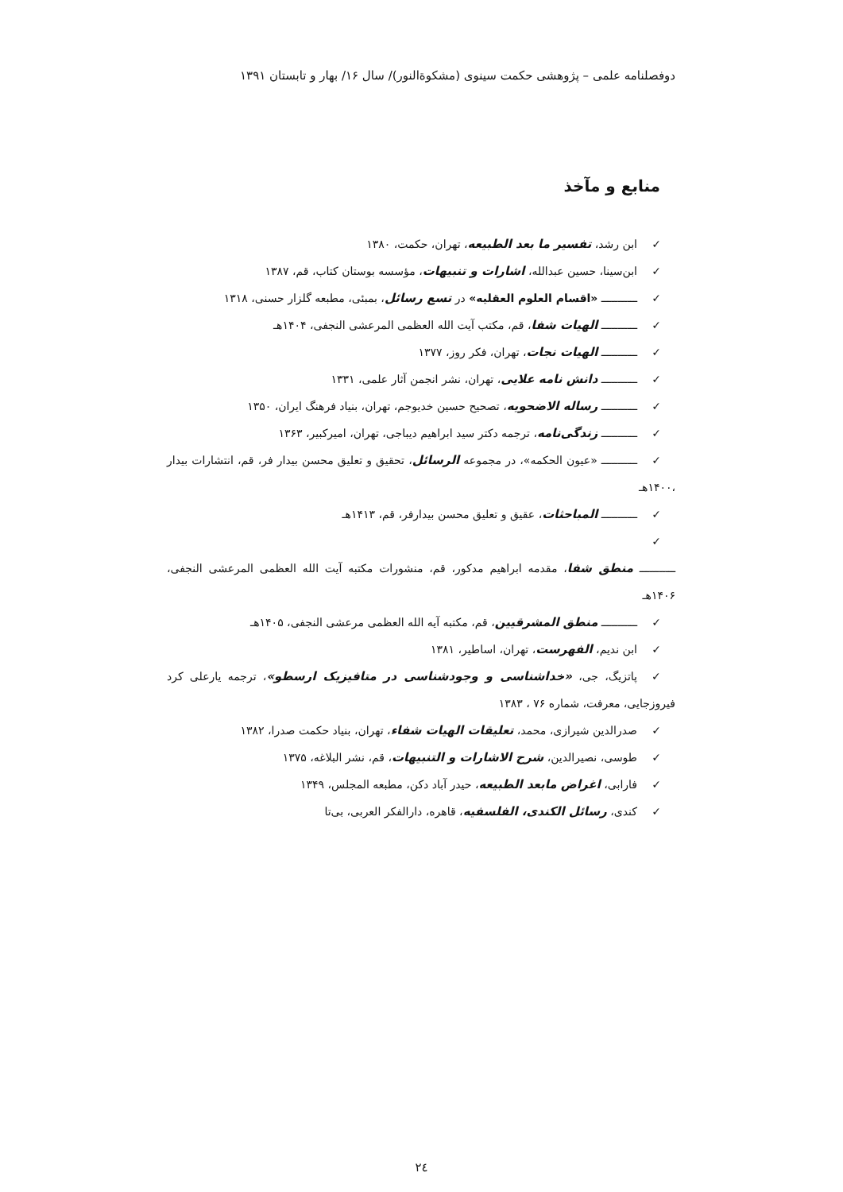دوفصلنامه علمی – پژوهشی حکمت سینوی (مشکوةالنور)/ سال ۱۶/ بهار و تابستان ۱۳۹۱
منابع و مآخذ
✓ ابن رشد، تفسیر ما بعد الطبیعه، تهران، حکمت، ۱۳۸۰
✓ ابن‌سینا، حسین عبدالله، اشارات و تنبیهات، مؤسسه بوستان کتاب، قم، ۱۳۸۷
✓ ـــــــــــ «اقسام العلوم العقلیه» در تسع رسائل، بمبئی، مطبعه گلزار حسنی، ۱۳۱۸
✓ ـــــــــــ الهیات شفا، قم، مکتب آیت الله العظمی المرعشی النجفی، ۱۴۰۴هـ
✓ ـــــــــــ الهیات نجات، تهران، فکر روز، ۱۳۷۷
✓ ـــــــــــ دانش نامه علایی، تهران، نشر انجمن آثار علمی، ۱۳۳۱
✓ ـــــــــــ رساله الاضحویه، تصحیح حسین خدیوجم، تهران، بنیاد فرهنگ ایران، ۱۳۵۰
✓ ـــــــــــ زندگی‌نامه، ترجمه دکتر سید ابراهیم دیباجی، تهران، امیرکبیر، ۱۳۶۳
✓ ـــــــــــ «عیون الحکمه»، در مجموعه الرسائل، تحقیق و تعلیق محسن بیدار فر، قم، انتشارات بیدار ،۱۴۰۰هـ
✓ ـــــــــــ المباحثات، عقیق و تعلیق محسن بیدارفر، قم، ۱۴۱۳هـ
✓
ـــــــــــ منطق شفا، مقدمه ابراهیم مدکور، قم، منشورات مکتبه آیت الله العظمی المرعشی النجفی، ۱۴۰۶هـ
✓ ـــــــــــ منطق المشرقیین، قم، مکتبه آیه الله العظمی مرعشی النجفی، ۱۴۰۵هـ
✓ ابن ندیم، الفهرست، تهران، اساطیر، ۱۳۸۱
✓ پاتزیگ، جی، «خداشناسی و وجودشناسی در متافیزیک ارسطو»، ترجمه یارعلی کرد فیروزجایی، معرفت، شماره ۷۶ ، ۱۳۸۳
✓ صدرالدین شیرازی، محمد، تعلیقات الهیات شفاء، تهران، بنیاد حکمت صدرا، ۱۳۸۲
✓ طوسی، نصیرالدین، شرح الاشارات و التنبیهات، قم، نشر البلاغه، ۱۳۷۵
✓ فارابی، اغراض مابعد الطبیعه، حیدر آباد دکن، مطبعه المجلس، ۱۳۴۹
✓ کندی، رسائل الکندی، الفلسفیه، قاهره، دارالفکر العربی، بی‌تا
۲٤